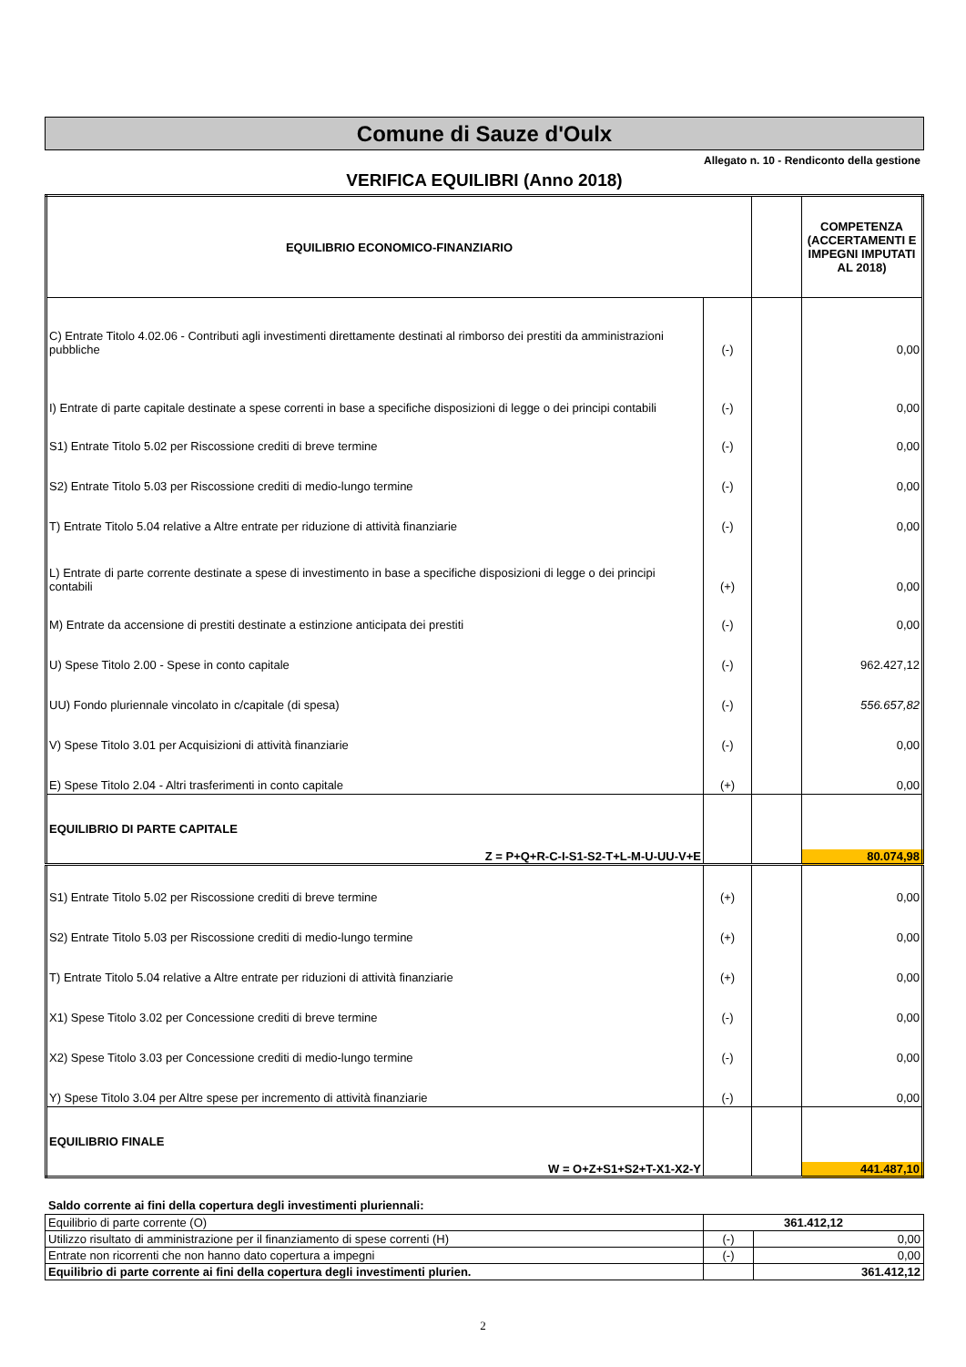Comune di Sauze d'Oulx
Allegato n. 10 - Rendiconto della gestione
VERIFICA EQUILIBRI (Anno 2018)
| EQUILIBRIO ECONOMICO-FINANZIARIO | | | COMPETENZA (ACCERTAMENTI E IMPEGNI IMPUTATI AL 2018) |
| --- | --- | --- | --- |
| C) Entrate Titolo 4.02.06 - Contributi agli investimenti direttamente destinati al rimborso dei prestiti da amministrazioni pubbliche | (-) | | 0,00 |
| I) Entrate di parte capitale destinate a spese correnti in base a specifiche disposizioni di legge o dei principi contabili | (-) | | 0,00 |
| S1) Entrate Titolo 5.02 per Riscossione crediti di breve termine | (-) | | 0,00 |
| S2) Entrate Titolo 5.03 per Riscossione crediti di medio-lungo termine | (-) | | 0,00 |
| T) Entrate Titolo 5.04 relative a Altre entrate per riduzione di attività finanziarie | (-) | | 0,00 |
| L) Entrate di parte corrente destinate a spese di investimento in base a specifiche disposizioni di legge o dei principi contabili | (+) | | 0,00 |
| M) Entrate da accensione di prestiti destinate a estinzione anticipata dei prestiti | (-) | | 0,00 |
| U) Spese Titolo 2.00 - Spese in conto capitale | (-) | | 962.427,12 |
| UU) Fondo pluriennale vincolato in c/capitale (di spesa) | (-) | | 556.657,82 |
| V) Spese Titolo 3.01 per Acquisizioni di attività finanziarie | (-) | | 0,00 |
| E) Spese Titolo 2.04 - Altri trasferimenti in conto capitale | (+) | | 0,00 |
| EQUILIBRIO DI PARTE CAPITALE | | | |
| Z = P+Q+R-C-I-S1-S2-T+L-M-U-UU-V+E | | | 80.074,98 |
| S1) Entrate Titolo 5.02 per Riscossione crediti di breve termine | (+) | | 0,00 |
| S2) Entrate Titolo 5.03 per Riscossione crediti di medio-lungo termine | (+) | | 0,00 |
| T) Entrate Titolo 5.04 relative a Altre entrate per riduzioni di attività finanziarie | (+) | | 0,00 |
| X1) Spese Titolo 3.02 per Concessione crediti di breve termine | (-) | | 0,00 |
| X2) Spese Titolo 3.03 per Concessione crediti di medio-lungo termine | (-) | | 0,00 |
| Y) Spese Titolo 3.04 per Altre spese per incremento di attività finanziarie | (-) | | 0,00 |
| EQUILIBRIO FINALE | | | |
| W = O+Z+S1+S2+T-X1-X2-Y | | | 441.487,10 |
Saldo corrente ai fini della copertura degli investimenti pluriennali:
| Equilibrio di parte corrente (O) | 361.412,12 | |
| Utilizzo risultato di amministrazione per il finanziamento di spese correnti (H) | (-) | 0,00 |
| Entrate non ricorrenti che non hanno dato copertura a impegni | (-) | 0,00 |
| Equilibrio di parte corrente ai fini della copertura degli investimenti plurien. | | 361.412,12 |
2